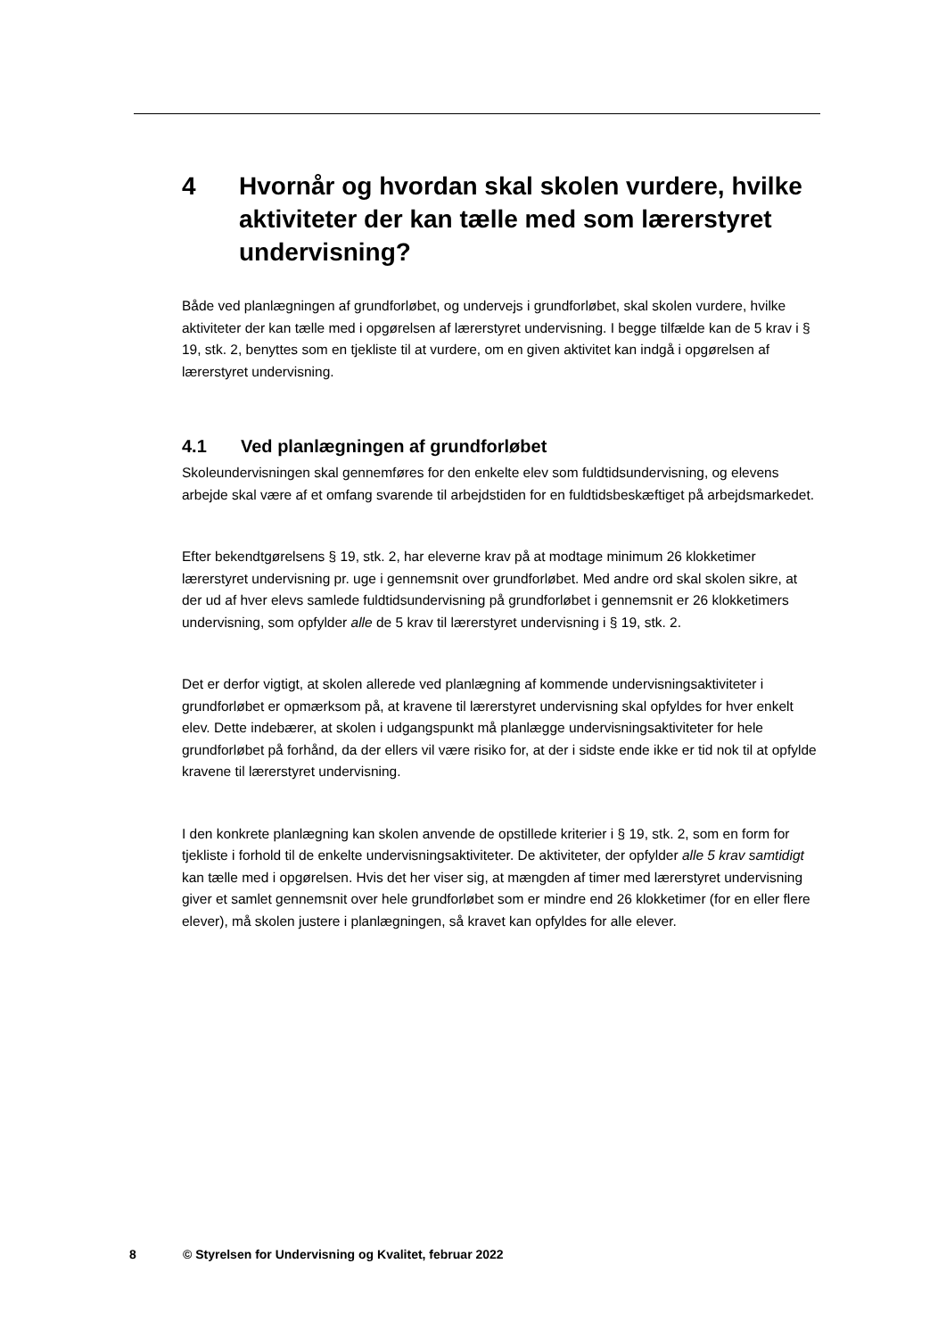4 Hvornår og hvordan skal skolen vurdere, hvilke aktiviteter der kan tælle med som lærerstyret undervisning?
Både ved planlægningen af grundforløbet, og undervejs i grundforløbet, skal skolen vurdere, hvilke aktiviteter der kan tælle med i opgørelsen af lærerstyret undervisning. I begge tilfælde kan de 5 krav i § 19, stk. 2, benyttes som en tjekliste til at vurdere, om en given aktivitet kan indgå i opgørelsen af lærerstyret undervisning.
4.1 Ved planlægningen af grundforløbet
Skoleundervisningen skal gennemføres for den enkelte elev som fuldtidsundervisning, og elevens arbejde skal være af et omfang svarende til arbejdstiden for en fuldtidsbeskæftiget på arbejdsmarkedet.
Efter bekendtgørelsens § 19, stk. 2, har eleverne krav på at modtage minimum 26 klokketimer lærerstyret undervisning pr. uge i gennemsnit over grundforløbet. Med andre ord skal skolen sikre, at der ud af hver elevs samlede fuldtidsundervisning på grundforløbet i gennemsnit er 26 klokketimers undervisning, som opfylder alle de 5 krav til lærerstyret undervisning i § 19, stk. 2.
Det er derfor vigtigt, at skolen allerede ved planlægning af kommende undervisningsaktiviteter i grundforløbet er opmærksom på, at kravene til lærerstyret undervisning skal opfyldes for hver enkelt elev. Dette indebærer, at skolen i udgangspunkt må planlægge undervisningsaktiviteter for hele grundforløbet på forhånd, da der ellers vil være risiko for, at der i sidste ende ikke er tid nok til at opfylde kravene til lærerstyret undervisning.
I den konkrete planlægning kan skolen anvende de opstillede kriterier i § 19, stk. 2, som en form for tjekliste i forhold til de enkelte undervisningsaktiviteter. De aktiviteter, der opfylder alle 5 krav samtidigt kan tælle med i opgørelsen. Hvis det her viser sig, at mængden af timer med lærerstyret undervisning giver et samlet gennemsnit over hele grundforløbet som er mindre end 26 klokketimer (for en eller flere elever), må skolen justere i planlægningen, så kravet kan opfyldes for alle elever.
8 © Styrelsen for Undervisning og Kvalitet, februar 2022